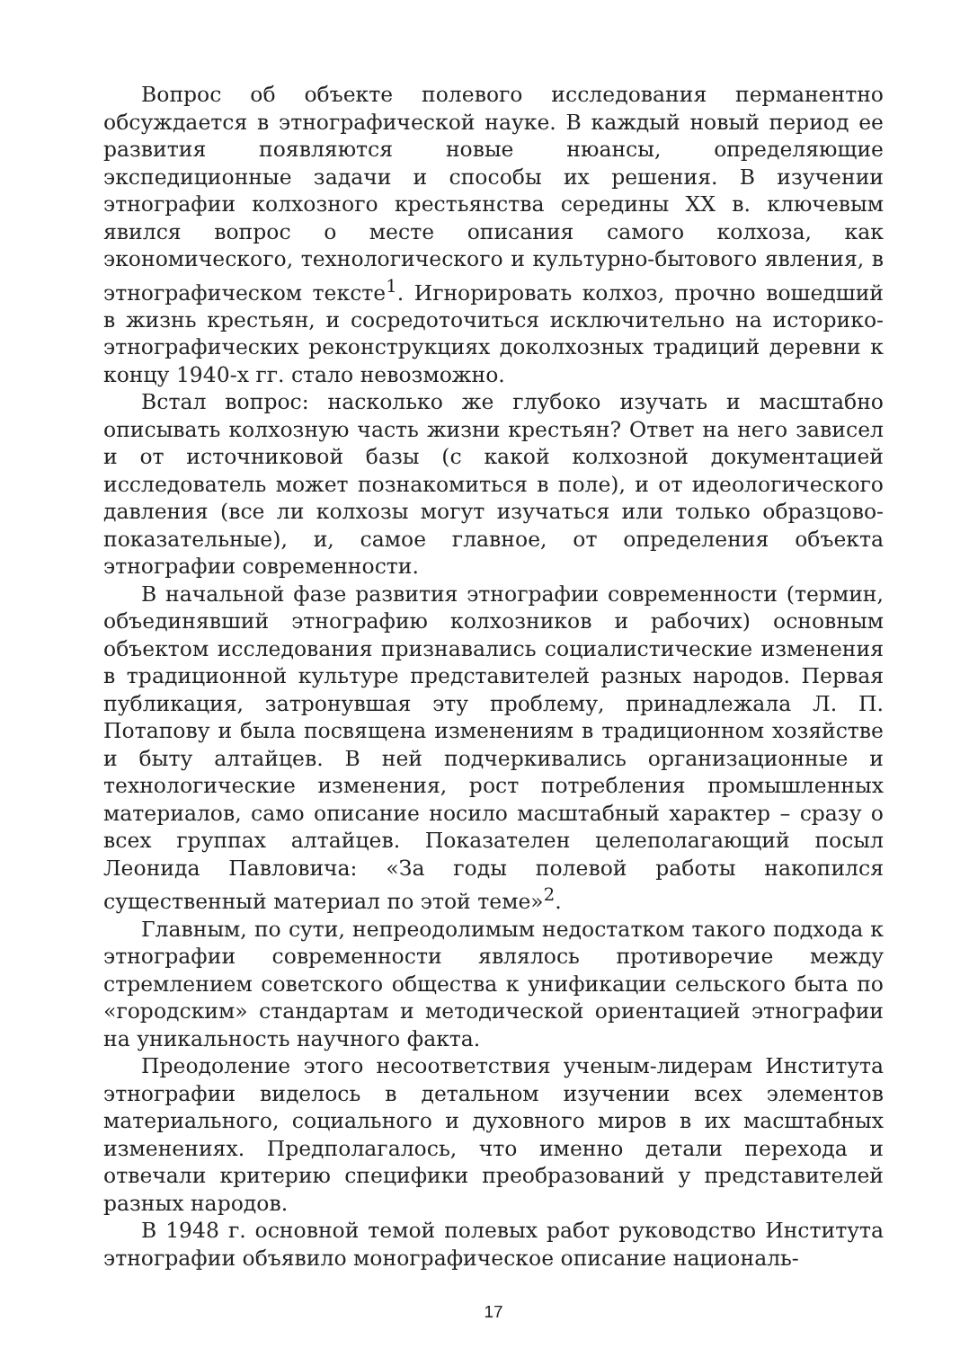Вопрос об объекте полевого исследования перманентно обсуждается в этнографической науке. В каждый новый период ее развития появляются новые нюансы, определяющие экспедиционные задачи и способы их решения. В изучении этнографии колхозного крестьянства середины XX в. ключевым явился вопрос о месте описания самого колхоза, как экономического, технологического и культурно-бытового явления, в этнографическом тексте<sup>1</sup>. Игнорировать колхоз, прочно вошедший в жизнь крестьян, и сосредоточиться исключительно на историко-этнографических реконструкциях доколхозных традиций деревни к концу 1940-х гг. стало невозможно.
Встал вопрос: насколько же глубоко изучать и масштабно описывать колхозную часть жизни крестьян? Ответ на него зависел и от источниковой базы (с какой колхозной документацией исследователь может познакомиться в поле), и от идеологического давления (все ли колхозы могут изучаться или только образцово-показательные), и, самое главное, от определения объекта этнографии современности.
В начальной фазе развития этнографии современности (термин, объединявший этнографию колхозников и рабочих) основным объектом исследования признавались социалистические изменения в традиционной культуре представителей разных народов. Первая публикация, затронувшая эту проблему, принадлежала Л. П. Потапову и была посвящена изменениям в традиционном хозяйстве и быту алтайцев. В ней подчеркивались организационные и технологические изменения, рост потребления промышленных материалов, само описание носило масштабный характер – сразу о всех группах алтайцев. Показателен целеполагающий посыл Леонида Павловича: «За годы полевой работы накопился существенный материал по этой теме»<sup>2</sup>.
Главным, по сути, непреодолимым недостатком такого подхода к этнографии современности являлось противоречие между стремлением советского общества к унификации сельского быта по «городским» стандартам и методической ориентацией этнографии на уникальность научного факта.
Преодоление этого несоответствия ученым-лидерам Института этнографии виделось в детальном изучении всех элементов материального, социального и духовного миров в их масштабных изменениях. Предполагалось, что именно детали перехода и отвечали критерию специфики преобразований у представителей разных народов.
В 1948 г. основной темой полевых работ руководство Института этнографии объявило монографическое описание националь-
17